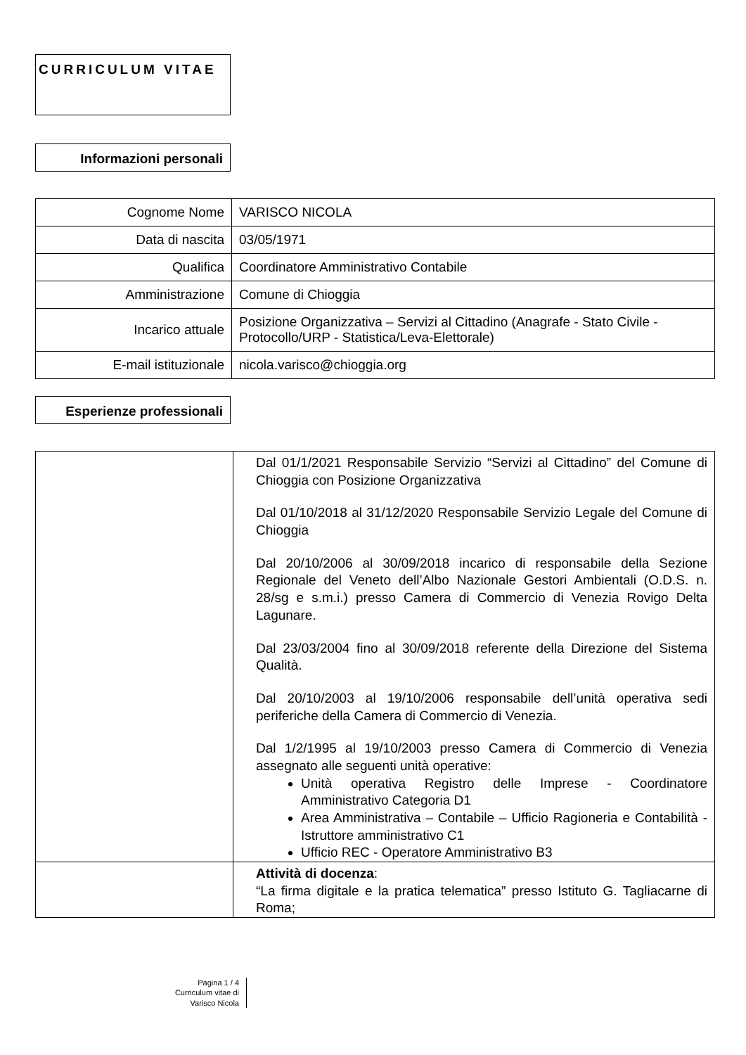CURRICULUM VITAE
Informazioni personali
| Cognome Nome | VARISCO NICOLA |
| Data di nascita | 03/05/1971 |
| Qualifica | Coordinatore Amministrativo Contabile |
| Amministrazione | Comune di Chioggia |
| Incarico attuale | Posizione Organizzativa – Servizi al Cittadino (Anagrafe - Stato Civile - Protocollo/URP - Statistica/Leva-Elettorale) |
| E-mail istituzionale | nicola.varisco@chioggia.org |
Esperienze professionali
| | Dal 01/1/2021 Responsabile Servizio “Servizi al Cittadino” del Comune di Chioggia con Posizione Organizzativa Dal 01/10/2018 al 31/12/2020 Responsabile Servizio Legale del Comune di Chioggia Dal 20/10/2006 al 30/09/2018 incarico di responsabile della Sezione Regionale del Veneto dell’Albo Nazionale Gestori Ambientali (O.D.S. n. 28/sg e s.m.i.) presso Camera di Commercio di Venezia Rovigo Delta Lagunare. Dal 23/03/2004 fino al 30/09/2018 referente della Direzione del Sistema Qualità. Dal 20/10/2003 al 19/10/2006 responsabile dell’unità operativa sedi periferiche della Camera di Commercio di Venezia. Dal 1/2/1995 al 19/10/2003 presso Camera di Commercio di Venezia assegnato alle seguenti unità operative: Unità operativa Registro delle Imprese - Coordinatore Amministrativo Categoria D1 Area Amministrativa – Contabile – Ufficio Ragioneria e Contabilità - Istruttore amministrativo C1 Ufficio REC - Operatore Amministrativo B3 |
| | Attività di docenza : “La firma digitale e la pratica telematica” presso Istituto G. Tagliacarne di Roma; |
Pagina 1 / 4
Curriculum vitae di
Varisco Nicola